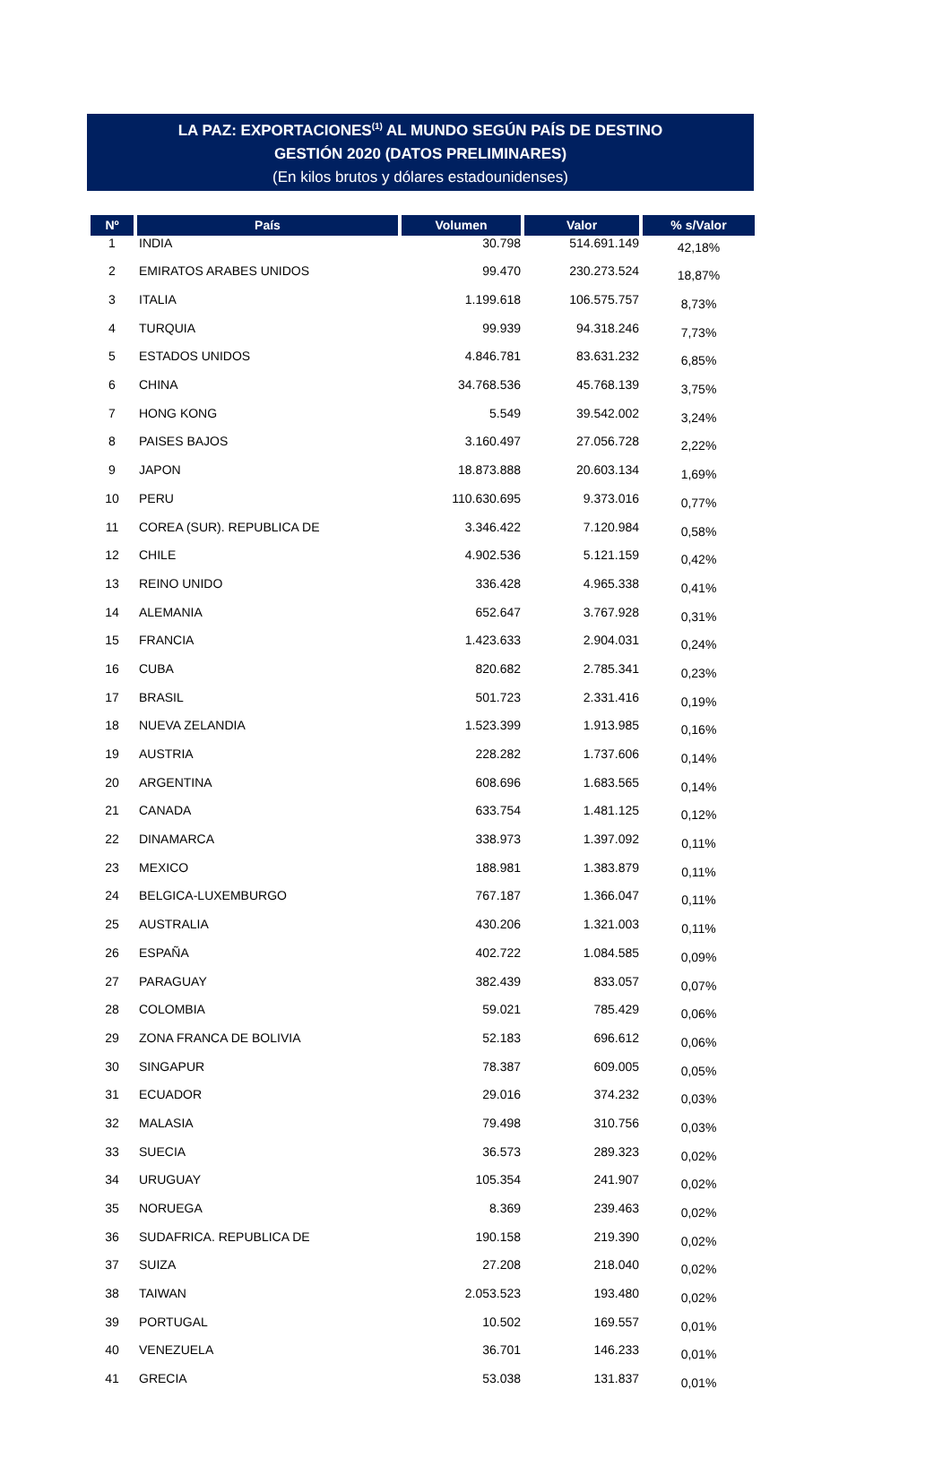LA PAZ: EXPORTACIONES<sup>(1)</sup> AL MUNDO SEGÚN PAÍS DE DESTINO
GESTIÓN 2020 (DATOS PRELIMINARES)
(En kilos brutos y dólares estadounidenses)
| Nº | País | Volumen | Valor | % s/Valor |
| --- | --- | --- | --- | --- |
| 1 | INDIA | 30.798 | 514.691.149 | 42,18% |
| 2 | EMIRATOS ARABES UNIDOS | 99.470 | 230.273.524 | 18,87% |
| 3 | ITALIA | 1.199.618 | 106.575.757 | 8,73% |
| 4 | TURQUIA | 99.939 | 94.318.246 | 7,73% |
| 5 | ESTADOS UNIDOS | 4.846.781 | 83.631.232 | 6,85% |
| 6 | CHINA | 34.768.536 | 45.768.139 | 3,75% |
| 7 | HONG KONG | 5.549 | 39.542.002 | 3,24% |
| 8 | PAISES BAJOS | 3.160.497 | 27.056.728 | 2,22% |
| 9 | JAPON | 18.873.888 | 20.603.134 | 1,69% |
| 10 | PERU | 110.630.695 | 9.373.016 | 0,77% |
| 11 | COREA (SUR). REPUBLICA DE | 3.346.422 | 7.120.984 | 0,58% |
| 12 | CHILE | 4.902.536 | 5.121.159 | 0,42% |
| 13 | REINO UNIDO | 336.428 | 4.965.338 | 0,41% |
| 14 | ALEMANIA | 652.647 | 3.767.928 | 0,31% |
| 15 | FRANCIA | 1.423.633 | 2.904.031 | 0,24% |
| 16 | CUBA | 820.682 | 2.785.341 | 0,23% |
| 17 | BRASIL | 501.723 | 2.331.416 | 0,19% |
| 18 | NUEVA ZELANDIA | 1.523.399 | 1.913.985 | 0,16% |
| 19 | AUSTRIA | 228.282 | 1.737.606 | 0,14% |
| 20 | ARGENTINA | 608.696 | 1.683.565 | 0,14% |
| 21 | CANADA | 633.754 | 1.481.125 | 0,12% |
| 22 | DINAMARCA | 338.973 | 1.397.092 | 0,11% |
| 23 | MEXICO | 188.981 | 1.383.879 | 0,11% |
| 24 | BELGICA-LUXEMBURGO | 767.187 | 1.366.047 | 0,11% |
| 25 | AUSTRALIA | 430.206 | 1.321.003 | 0,11% |
| 26 | ESPAÑA | 402.722 | 1.084.585 | 0,09% |
| 27 | PARAGUAY | 382.439 | 833.057 | 0,07% |
| 28 | COLOMBIA | 59.021 | 785.429 | 0,06% |
| 29 | ZONA FRANCA DE BOLIVIA | 52.183 | 696.612 | 0,06% |
| 30 | SINGAPUR | 78.387 | 609.005 | 0,05% |
| 31 | ECUADOR | 29.016 | 374.232 | 0,03% |
| 32 | MALASIA | 79.498 | 310.756 | 0,03% |
| 33 | SUECIA | 36.573 | 289.323 | 0,02% |
| 34 | URUGUAY | 105.354 | 241.907 | 0,02% |
| 35 | NORUEGA | 8.369 | 239.463 | 0,02% |
| 36 | SUDAFRICA. REPUBLICA DE | 190.158 | 219.390 | 0,02% |
| 37 | SUIZA | 27.208 | 218.040 | 0,02% |
| 38 | TAIWAN | 2.053.523 | 193.480 | 0,02% |
| 39 | PORTUGAL | 10.502 | 169.557 | 0,01% |
| 40 | VENEZUELA | 36.701 | 146.233 | 0,01% |
| 41 | GRECIA | 53.038 | 131.837 | 0,01% |